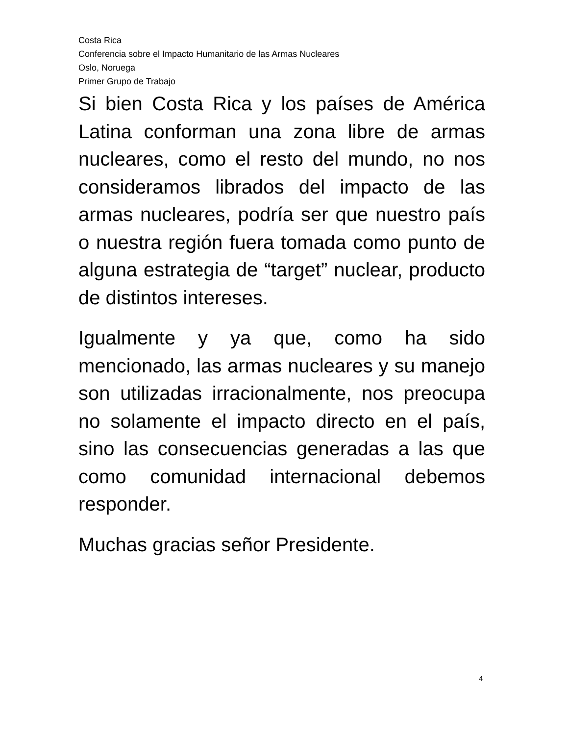Costa Rica
Conferencia sobre el Impacto Humanitario de las Armas Nucleares
Oslo, Noruega
Primer Grupo de Trabajo
Si bien Costa Rica y los países de América Latina conforman una zona libre de armas nucleares, como el resto del mundo, no nos consideramos librados del impacto de las armas nucleares, podría ser que nuestro país o nuestra región fuera tomada como punto de alguna estrategia de “target” nuclear, producto de distintos intereses.
Igualmente y ya que, como ha sido mencionado, las armas nucleares y su manejo son utilizadas irracionalmente, nos preocupa no solamente el impacto directo en el país, sino las consecuencias generadas a las que como comunidad internacional debemos responder.
Muchas gracias señor Presidente.
4